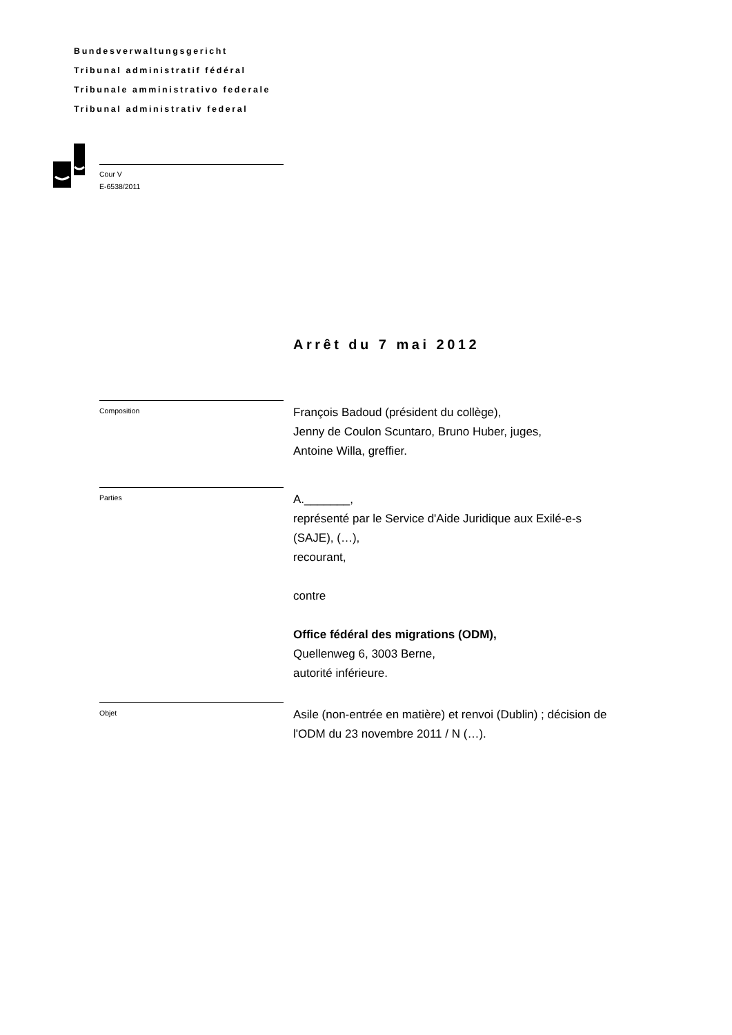Bundesverwaltungsgericht
Tribunal administratif fédéral
Tribunale amministrativo federale
Tribunal administrativ federal
Cour V
E-6538/2011
Arrêt du 7 mai 2012
Composition
François Badoud (président du collège),
Jenny de Coulon Scuntaro, Bruno Huber, juges,
Antoine Willa, greffier.
Parties
A._______,
représenté par le Service d'Aide Juridique aux Exilé-e-s
(SAJE), (…),
recourant,
contre
Office fédéral des migrations (ODM),
Quellenweg 6, 3003 Berne,
autorité inférieure.
Objet
Asile (non-entrée en matière) et renvoi (Dublin) ; décision de
l'ODM du 23 novembre 2011 / N (…).